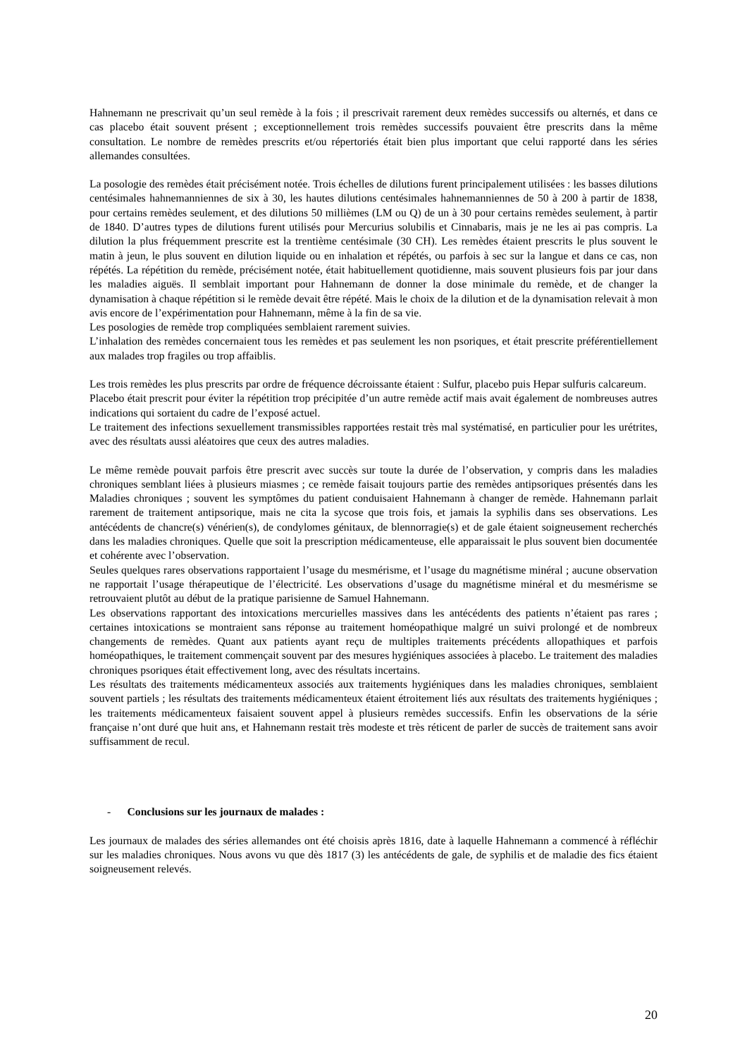Hahnemann ne prescrivait qu’un seul remède à la fois ; il prescrivait rarement deux remèdes successifs ou alternés, et dans ce cas placebo était souvent présent ; exceptionnellement trois remèdes successifs pouvaient être prescrits dans la même consultation. Le nombre de remèdes prescrits et/ou répertoriés était bien plus important que celui rapporté dans les séries allemandes consultées.
La posologie des remèdes était précisément notée. Trois échelles de dilutions furent principalement utilisées : les basses dilutions centésimales hahnemanniennes de six à 30, les hautes dilutions centésimales hahnemanniennes de 50 à 200 à partir de 1838, pour certains remèdes seulement, et des dilutions 50 millièmes (LM ou Q) de un à 30 pour certains remèdes seulement, à partir de 1840. D’autres types de dilutions furent utilisés pour Mercurius solubilis et Cinnabaris, mais je ne les ai pas compris. La dilution la plus fréquemment prescrite est la trentième centésimale (30 CH). Les remèdes étaient prescrits le plus souvent le matin à jeun, le plus souvent en dilution liquide ou en inhalation et répétés, ou parfois à sec sur la langue et dans ce cas, non répétés. La répétition du remède, précisément notée, était habituellement quotidienne, mais souvent plusieurs fois par jour dans les maladies aiguës. Il semblait important pour Hahnemann de donner la dose minimale du remède, et de changer la dynamisation à chaque répétition si le remède devait être répété. Mais le choix de la dilution et de la dynamisation relevait à mon avis encore de l’expérimentation pour Hahnemann, même à la fin de sa vie.
Les posologies de remède trop compliquées semblaient rarement suivies.
L’inhalation des remèdes concernaient tous les remèdes et pas seulement les non psoriques, et était prescrite préférentiellement aux malades trop fragiles ou trop affaiblis.
Les trois remèdes les plus prescrits par ordre de fréquence décroissante étaient : Sulfur, placebo puis Hepar sulfuris calcareum.
Placebo était prescrit pour éviter la répétition trop précipitée d’un autre remède actif mais avait également de nombreuses autres indications qui sortaient du cadre de l’exposé actuel.
Le traitement des infections sexuellement transmissibles rapportées restait très mal systématisé, en particulier pour les urétrites, avec des résultats aussi aléatoires que ceux des autres maladies.
Le même remède pouvait parfois être prescrit avec succès sur toute la durée de l’observation, y compris dans les maladies chroniques semblant liées à plusieurs miasmes ; ce remède faisait toujours partie des remèdes antipsoriques présentés dans les Maladies chroniques ; souvent les symptômes du patient conduisaient Hahnemann à changer de remède. Hahnemann parlait rarement de traitement antipsorique, mais ne cita la sycose que trois fois, et jamais la syphilis dans ses observations. Les antécédents de chancre(s) vénérien(s), de condylomes génitaux, de blennorragie(s) et de gale étaient soigneusement recherchés dans les maladies chroniques. Quelle que soit la prescription médicamenteuse, elle apparaissait le plus souvent bien documentée et cohérente avec l’observation.
Seules quelques rares observations rapportaient l’usage du mesmérisme, et l’usage du magnétisme minéral ; aucune observation ne rapportait l’usage thérapeutique de l’électricité. Les observations d’usage du magnétisme minéral et du mesmérisme se retrouvaient plutôt au début de la pratique parisienne de Samuel Hahnemann.
Les observations rapportant des intoxications mercurielles massives dans les antécédents des patients n’étaient pas rares ; certaines intoxications se montraient sans réponse au traitement homéopathique malgré un suivi prolongé et de nombreux changements de remèdes. Quant aux patients ayant reçu de multiples traitements précédents allopathiques et parfois homéopathiques, le traitement commençait souvent par des mesures hygiéniques associées à placebo. Le traitement des maladies chroniques psoriques était effectivement long, avec des résultats incertains.
Les résultats des traitements médicamenteux associés aux traitements hygiéniques dans les maladies chroniques, semblaient souvent partiels ; les résultats des traitements médicamenteux étaient étroitement liés aux résultats des traitements hygiéniques ; les traitements médicamenteux faisaient souvent appel à plusieurs remèdes successifs. Enfin les observations de la série française n’ont duré que huit ans, et Hahnemann restait très modeste et très réticent de parler de succès de traitement sans avoir suffisamment de recul.
- Conclusions sur les journaux de malades :
Les journaux de malades des séries allemandes ont été choisis après 1816, date à laquelle Hahnemann a commencé à réfléchir sur les maladies chroniques. Nous avons vu que dès 1817 (3) les antécédents de gale, de syphilis et de maladie des fics étaient soigneusement relevés.
20